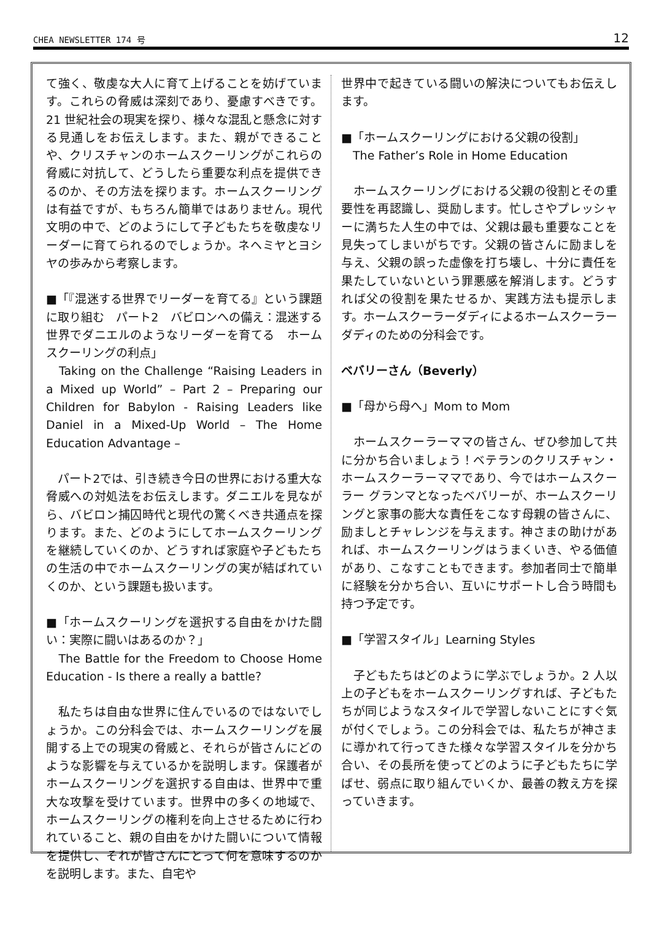CHEA NEWSLETTER 174 号 12
て強く、敬虔な大人に育て上げることを妨げています。これらの脅威は深刻であり、憂慮すべきです。21 世紀社会の現実を探り、様々な混乱と懸念に対する見通しをお伝えします。また、親ができることや、クリスチャンのホームスクーリングがこれらの脅威に対抗して、どうしたら重要な利点を提供できるのか、その方法を探ります。ホームスクーリングは有益ですが、もちろん簡単ではありません。現代文明の中で、どのようにして子どもたちを敬虔なリーダーに育てられるのでしょうか。ネヘミヤとヨシヤの歩みから考察します。
■「『混迷する世界でリーダーを育てる』という課題に取り組む　パート2　バビロンへの備え：混迷する世界でダニエルのようなリーダーを育てる　ホームスクーリングの利点」
　Taking on the Challenge “Raising Leaders in a Mixed up World” – Part 2 – Preparing our Children for Babylon - Raising Leaders like Daniel in a Mixed-Up World – The Home Education Advantage –
　パート2では、引き続き今日の世界における重大な脅威への対処法をお伝えします。ダニエルを見ながら、バビロン捕囚時代と現代の驚くべき共通点を探ります。また、どのようにしてホームスクーリングを継続していくのか、どうすれば家庭や子どもたちの生活の中でホームスクーリングの実が結ばれていくのか、という課題も扱います。
■「ホームスクーリングを選択する自由をかけた闘い：実際に闘いはあるのか？」
　The Battle for the Freedom to Choose Home Education - Is there a really a battle?
　私たちは自由な世界に住んでいるのではないでしょうか。この分科会では、ホームスクーリングを展開する上での現実の脅威と、それらが皆さんにどのような影響を与えているかを説明します。保護者がホームスクーリングを選択する自由は、世界中で重大な攻撃を受けています。世界中の多くの地域で、ホームスクーリングの権利を向上させるために行われていること、親の自由をかけた闘いについて情報を提供し、それが皆さんにとって何を意味するのかを説明します。また、自宅や
世界中で起きている闘いの解決についてもお伝えします。
■「ホームスクーリングにおける父親の役割」
　The Father’s Role in Home Education
　ホームスクーリングにおける父親の役割とその重要性を再認識し、奨励します。忙しさやプレッシャーに満ちた人生の中では、父親は最も重要なことを見失ってしまいがちです。父親の皆さんに励ましを与え、父親の誤った虚像を打ち壊し、十分に責任を果たしていないという罪悪感を解消します。どうすれば父の役割を果たせるか、実践方法も提示します。ホームスクーラーダディによるホームスクーラーダディのための分科会です。
ベバリーさん（Beverly）
■「母から母へ」Mom to Mom
　ホームスクーラーママの皆さん、ぜひ参加して共に分かち合いましょう！ベテランのクリスチャン・ホームスクーラーママであり、今ではホームスクーラー グランマとなったベバリーが、ホームスクーリングと家事の膨大な責任をこなす母親の皆さんに、励ましとチャレンジを与えます。神さまの助けがあれば、ホームスクーリングはうまくいき、やる価値があり、こなすこともできます。参加者同士で簡単に経験を分かち合い、互いにサポートし合う時間も持つ予定です。
■「学習スタイル」Learning Styles
　子どもたちはどのように学ぶでしょうか。2 人以上の子どもをホームスクーリングすれば、子どもたちが同じようなスタイルで学習しないことにすぐ気が付くでしょう。この分科会では、私たちが神さまに導かれて行ってきた様々な学習スタイルを分かち合い、その長所を使ってどのように子どもたちに学ばせ、弱点に取り組んでいくか、最善の教え方を探っていきます。